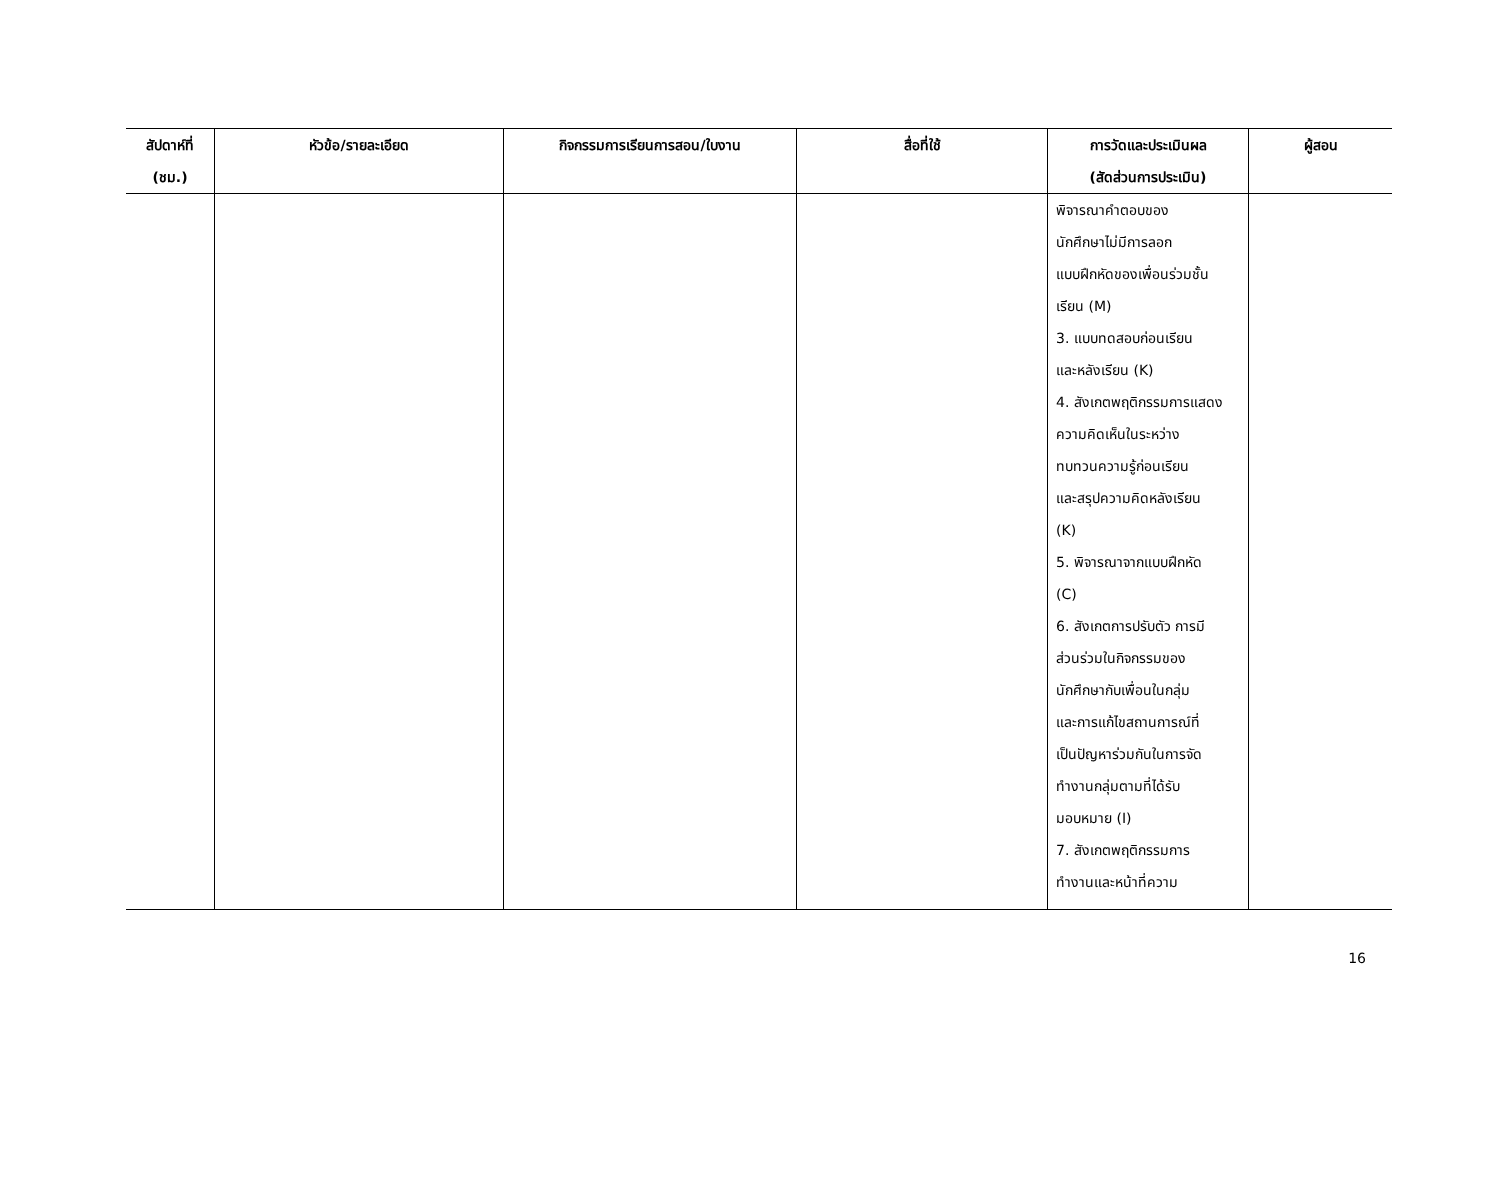| สัปดาห์ที่ (ชม.) | หัวข้อ/รายละเอียด | กิจกรรมการเรียนการสอน/ใบงาน | สื่อที่ใช้ | การวัดและประเมินผล (สัดส่วนการประเมิน) | ผู้สอน |
| --- | --- | --- | --- | --- | --- |
| | | | | พิจารณาคำตอบของ นักศึกษาไม่มีการลอก แบบฝึกหัดของเพื่อนร่วมชั้น เรียน (M) 3. แบบทดสอบก่อนเรียน และหลังเรียน (K) 4. สังเกตพฤติกรรมการแสดง ความคิดเห็นในระหว่าง ทบทวนความรู้ก่อนเรียน และสรุปความคิดหลังเรียน (K) 5. พิจารณาจากแบบฝึกหัด (C) 6. สังเกตการปรับตัว การมี ส่วนร่วมในกิจกรรมของ นักศึกษากับเพื่อนในกลุ่ม และการแก้ไขสถานการณ์ที่ เป็นปัญหาร่วมกันในการจัด ทำงานกลุ่มตามที่ได้รับ มอบหมาย (I) 7. สังเกตพฤติกรรมการ ทำงานและหน้าที่ความ | |
16